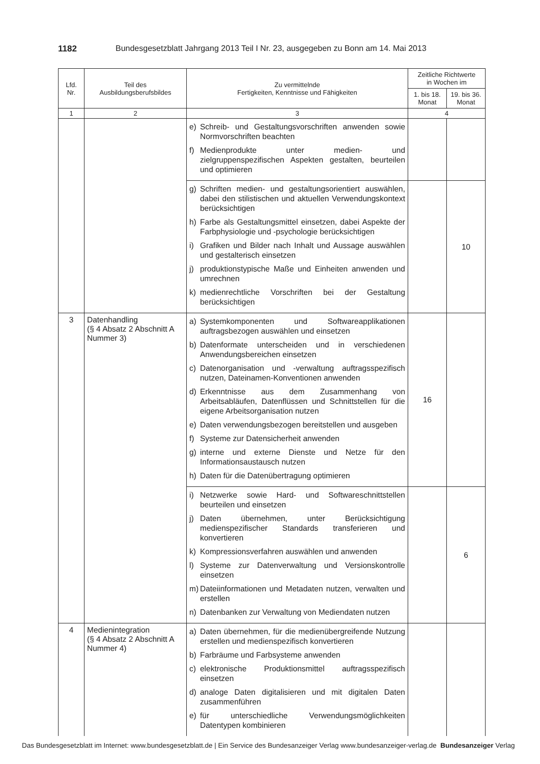1182 Bundesgesetzblatt Jahrgang 2013 Teil I Nr. 23, ausgegeben zu Bonn am 14. Mai 2013
| Lfd. Nr. | Teil des Ausbildungsberufsbildes | Zu vermittelnde Fertigkeiten, Kenntnisse und Fähigkeiten | Zeitliche Richtwerte in Wochen im | |
| --- | --- | --- | --- | --- |
| | | | 1. bis 18. Monat | 19. bis 36. Monat |
| 1 | 2 | 3 | 4 | |
| | | e) Schreib- und Gestaltungsvorschriften anwenden sowie Normvorschriften beachten f) Medienprodukte unter medien- und zielgruppenspezifischen Aspekten gestalten, beurteilen und optimieren | | |
| | | g) Schriften medien- und gestaltungsorientiert auswählen, dabei den stilistischen und aktuellen Verwendungskontext berücksichtigen h) Farbe als Gestaltungsmittel einsetzen, dabei Aspekte der Farbphysiologie und -psychologie berücksichtigen i) Grafiken und Bilder nach Inhalt und Aussage auswählen und gestalterisch einsetzen j) produktionstypische Maße und Einheiten anwenden und umrechnen k) medienrechtliche Vorschriften bei der Gestaltung berücksichtigen | | 10 |
| 3 | Datenhandling (§ 4 Absatz 2 Abschnitt A Nummer 3) | a) Systemkomponenten und Softwareapplikationen auftragsbezogen auswählen und einsetzen b) Datenformate unterscheiden und in verschiedenen Anwendungsbereichen einsetzen c) Datenorganisation und -verwaltung auftragsspezifisch nutzen, Dateinamen-Konventionen anwenden d) Erkenntnisse aus dem Zusammenhang von Arbeitsabläufen, Datenflüssen und Schnittstellen für die eigene Arbeitsorganisation nutzen e) Daten verwendungsbezogen bereitstellen und ausgeben f) Systeme zur Datensicherheit anwenden g) interne und externe Dienste und Netze für den Informationsaustausch nutzen h) Daten für die Datenübertragung optimieren | 16 | |
| | | i) Netzwerke sowie Hard- und Softwareschnittstellen beurteilen und einsetzen j) Daten übernehmen, unter Berücksichtigung medienspezifischer Standards transferieren und konvertieren k) Kompressionsverfahren auswählen und anwenden l) Systeme zur Datenverwaltung und Versionskontrolle einsetzen m) Dateiinformationen und Metadaten nutzen, verwalten und erstellen n) Datenbanken zur Verwaltung von Mediendaten nutzen | | 6 |
| 4 | Medienintegration (§ 4 Absatz 2 Abschnitt A Nummer 4) | a) Daten übernehmen, für die medienübergreifende Nutzung erstellen und medienspezifisch konvertieren b) Farbräume und Farbsysteme anwenden c) elektronische Produktionsmittel auftragsspezifisch einsetzen d) analoge Daten digitalisieren und mit digitalen Daten zusammenführen e) für unterschiedliche Verwendungsmöglichkeiten Datentypen kombinieren | | |
Das Bundesgesetzblatt im Internet: www.bundesgesetzblatt.de | Ein Service des Bundesanzeiger Verlag www.bundesanzeiger-verlag.de Bundesanzeiger Verlag